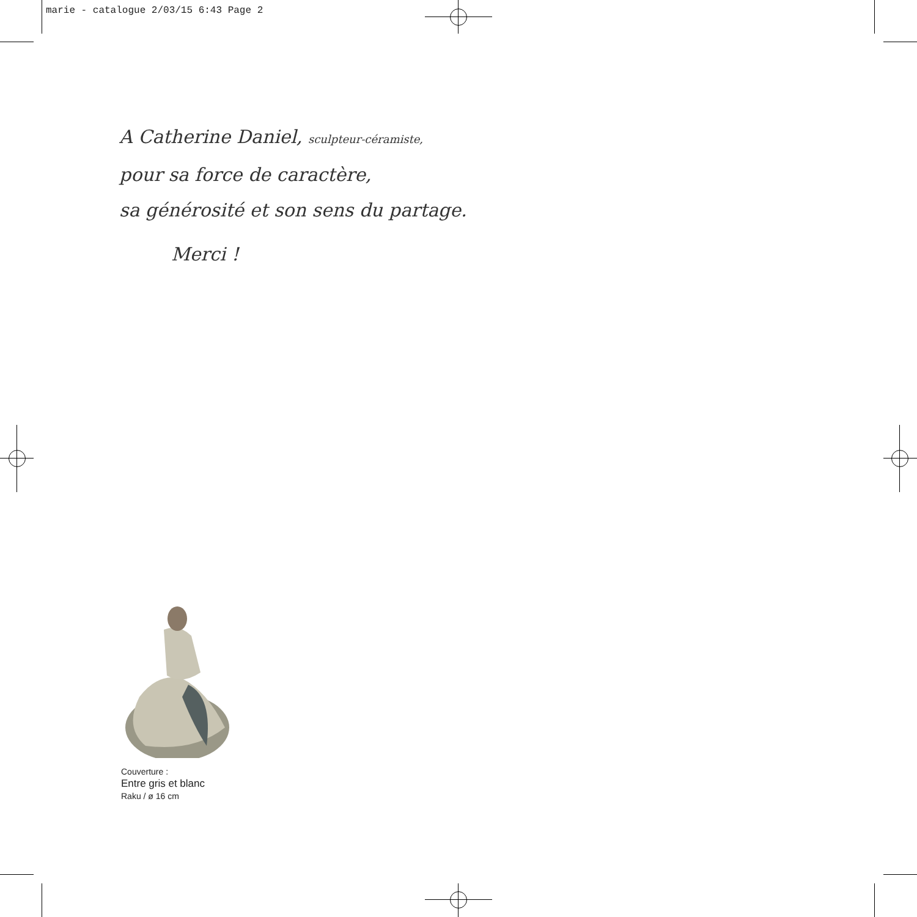marie - catalogue 2/03/15 6:43 Page 2
A Catherine Daniel, sculpteur-céramiste,
pour sa force de caractère,
sa générosité et son sens du partage.
Merci !
Couverture :
Entre gris et blanc
Raku / ø 16 cm